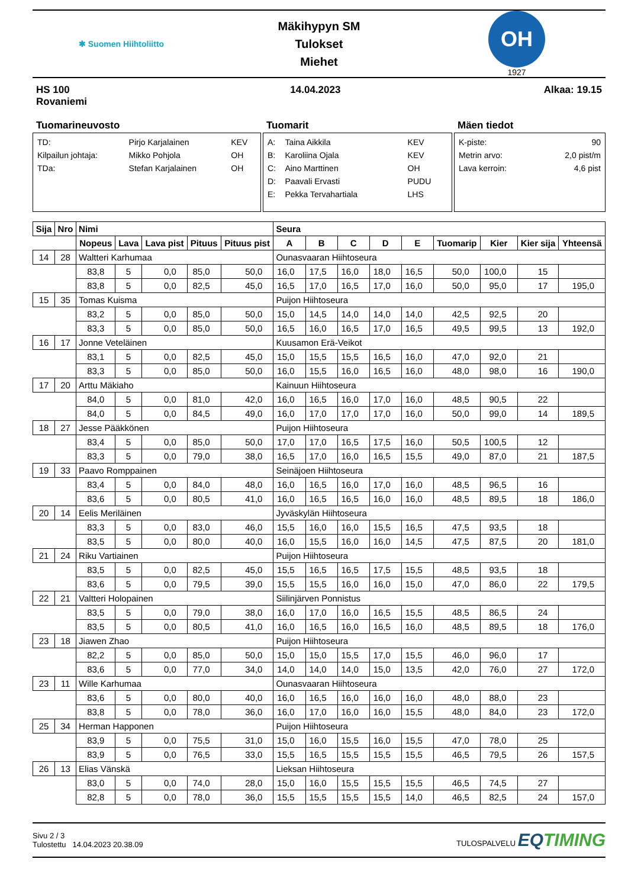✱ Suomen Hiihtoliitto
Mäkihypyn SM
Tulokset
Miehet
OH
1927
HS 100
Rovaniemi
14.04.2023 Alkaa: 19.15
Tuomarineuvosto
| TD: | Pirjo Karjalainen | KEV |
| Kilpailun johtaja: | Mikko Pohjola | OH |
| TDa: | Stefan Karjalainen | OH |
Tuomarit
| A: | Taina Aikkila | KEV |
| B: | Karoliina Ojala | KEV |
| C: | Aino Marttinen | OH |
| D: | Paavali Ervasti | PUDU |
| E: | Pekka Tervahartiala | LHS |
Mäen tiedot
| K-piste: | 90 |
| Metrin arvo: | 2,0 pist/m |
| Lava kerroin: | 4,6 pist |
| Sija | Nro | Nimi | | | | | Seura | | | | | | | | |
| --- | --- | --- | --- | --- | --- | --- | --- | --- | --- | --- | --- | --- | --- | --- | --- |
| | | Nopeus | Lava | Lava pist | Pituus | Pituus pist | A | B | C | D | E | Tuomarip | Kier | Kier sija | Yhteensä |
| 14 | 28 | Waltteri Karhumaa | | | | | Ounasvaaran Hiihtoseura | | | | | | | | |
| | | 83,8 | 5 | 0,0 | 85,0 | 50,0 | 16,0 | 17,5 | 16,0 | 18,0 | 16,5 | 50,0 | 100,0 | 15 | |
| | | 83,8 | 5 | 0,0 | 82,5 | 45,0 | 16,5 | 17,0 | 16,5 | 17,0 | 16,0 | 50,0 | 95,0 | 17 | 195,0 |
| 15 | 35 | Tomas Kuisma | | | | | Puijon Hiihtoseura | | | | | | | | |
| | | 83,2 | 5 | 0,0 | 85,0 | 50,0 | 15,0 | 14,5 | 14,0 | 14,0 | 14,0 | 42,5 | 92,5 | 20 | |
| | | 83,3 | 5 | 0,0 | 85,0 | 50,0 | 16,5 | 16,0 | 16,5 | 17,0 | 16,5 | 49,5 | 99,5 | 13 | 192,0 |
| 16 | 17 | Jonne Veteläinen | | | | | Kuusamon Erä-Veikot | | | | | | | | |
| | | 83,1 | 5 | 0,0 | 82,5 | 45,0 | 15,0 | 15,5 | 15,5 | 16,5 | 16,0 | 47,0 | 92,0 | 21 | |
| | | 83,3 | 5 | 0,0 | 85,0 | 50,0 | 16,0 | 15,5 | 16,0 | 16,5 | 16,0 | 48,0 | 98,0 | 16 | 190,0 |
| 17 | 20 | Arttu Mäkiaho | | | | | Kainuun Hiihtoseura | | | | | | | | |
| | | 84,0 | 5 | 0,0 | 81,0 | 42,0 | 16,0 | 16,5 | 16,0 | 17,0 | 16,0 | 48,5 | 90,5 | 22 | |
| | | 84,0 | 5 | 0,0 | 84,5 | 49,0 | 16,0 | 17,0 | 17,0 | 17,0 | 16,0 | 50,0 | 99,0 | 14 | 189,5 |
| 18 | 27 | Jesse Pääkkönen | | | | | Puijon Hiihtoseura | | | | | | | | |
| | | 83,4 | 5 | 0,0 | 85,0 | 50,0 | 17,0 | 17,0 | 16,5 | 17,5 | 16,0 | 50,5 | 100,5 | 12 | |
| | | 83,3 | 5 | 0,0 | 79,0 | 38,0 | 16,5 | 17,0 | 16,0 | 16,5 | 15,5 | 49,0 | 87,0 | 21 | 187,5 |
| 19 | 33 | Paavo Romppainen | | | | | Seinäjoen Hiihtoseura | | | | | | | | |
| | | 83,4 | 5 | 0,0 | 84,0 | 48,0 | 16,0 | 16,5 | 16,0 | 17,0 | 16,0 | 48,5 | 96,5 | 16 | |
| | | 83,6 | 5 | 0,0 | 80,5 | 41,0 | 16,0 | 16,5 | 16,5 | 16,0 | 16,0 | 48,5 | 89,5 | 18 | 186,0 |
| 20 | 14 | Eelis Meriläinen | | | | | Jyväskylän Hiihtoseura | | | | | | | | |
| | | 83,3 | 5 | 0,0 | 83,0 | 46,0 | 15,5 | 16,0 | 16,0 | 15,5 | 16,5 | 47,5 | 93,5 | 18 | |
| | | 83,5 | 5 | 0,0 | 80,0 | 40,0 | 16,0 | 15,5 | 16,0 | 16,0 | 14,5 | 47,5 | 87,5 | 20 | 181,0 |
| 21 | 24 | Riku Vartiainen | | | | | Puijon Hiihtoseura | | | | | | | | |
| | | 83,5 | 5 | 0,0 | 82,5 | 45,0 | 15,5 | 16,5 | 16,5 | 17,5 | 15,5 | 48,5 | 93,5 | 18 | |
| | | 83,6 | 5 | 0,0 | 79,5 | 39,0 | 15,5 | 15,5 | 16,0 | 16,0 | 15,0 | 47,0 | 86,0 | 22 | 179,5 |
| 22 | 21 | Valtteri Holopainen | | | | | Siilinjärven Ponnistus | | | | | | | | |
| | | 83,5 | 5 | 0,0 | 79,0 | 38,0 | 16,0 | 17,0 | 16,0 | 16,5 | 15,5 | 48,5 | 86,5 | 24 | |
| | | 83,5 | 5 | 0,0 | 80,5 | 41,0 | 16,0 | 16,5 | 16,0 | 16,5 | 16,0 | 48,5 | 89,5 | 18 | 176,0 |
| 23 | 18 | Jiawen Zhao | | | | | Puijon Hiihtoseura | | | | | | | | |
| | | 82,2 | 5 | 0,0 | 85,0 | 50,0 | 15,0 | 15,0 | 15,5 | 17,0 | 15,5 | 46,0 | 96,0 | 17 | |
| | | 83,6 | 5 | 0,0 | 77,0 | 34,0 | 14,0 | 14,0 | 14,0 | 15,0 | 13,5 | 42,0 | 76,0 | 27 | 172,0 |
| 23 | 11 | Wille Karhumaa | | | | | Ounasvaaran Hiihtoseura | | | | | | | | |
| | | 83,6 | 5 | 0,0 | 80,0 | 40,0 | 16,0 | 16,5 | 16,0 | 16,0 | 16,0 | 48,0 | 88,0 | 23 | |
| | | 83,8 | 5 | 0,0 | 78,0 | 36,0 | 16,0 | 17,0 | 16,0 | 16,0 | 15,5 | 48,0 | 84,0 | 23 | 172,0 |
| 25 | 34 | Herman Happonen | | | | | Puijon Hiihtoseura | | | | | | | | |
| | | 83,9 | 5 | 0,0 | 75,5 | 31,0 | 15,0 | 16,0 | 15,5 | 16,0 | 15,5 | 47,0 | 78,0 | 25 | |
| | | 83,9 | 5 | 0,0 | 76,5 | 33,0 | 15,5 | 16,5 | 15,5 | 15,5 | 15,5 | 46,5 | 79,5 | 26 | 157,5 |
| 26 | 13 | Elias Vänskä | | | | | Lieksan Hiihtoseura | | | | | | | | |
| | | 83,0 | 5 | 0,0 | 74,0 | 28,0 | 15,0 | 16,0 | 15,5 | 15,5 | 15,5 | 46,5 | 74,5 | 27 | |
| | | 82,8 | 5 | 0,0 | 78,0 | 36,0 | 15,5 | 15,5 | 15,5 | 15,5 | 14,0 | 46,5 | 82,5 | 24 | 157,0 |
Sivu 2 / 3
Tulostettu 14.04.2023 20.38.09
TULOSPALVELU EQTIMING